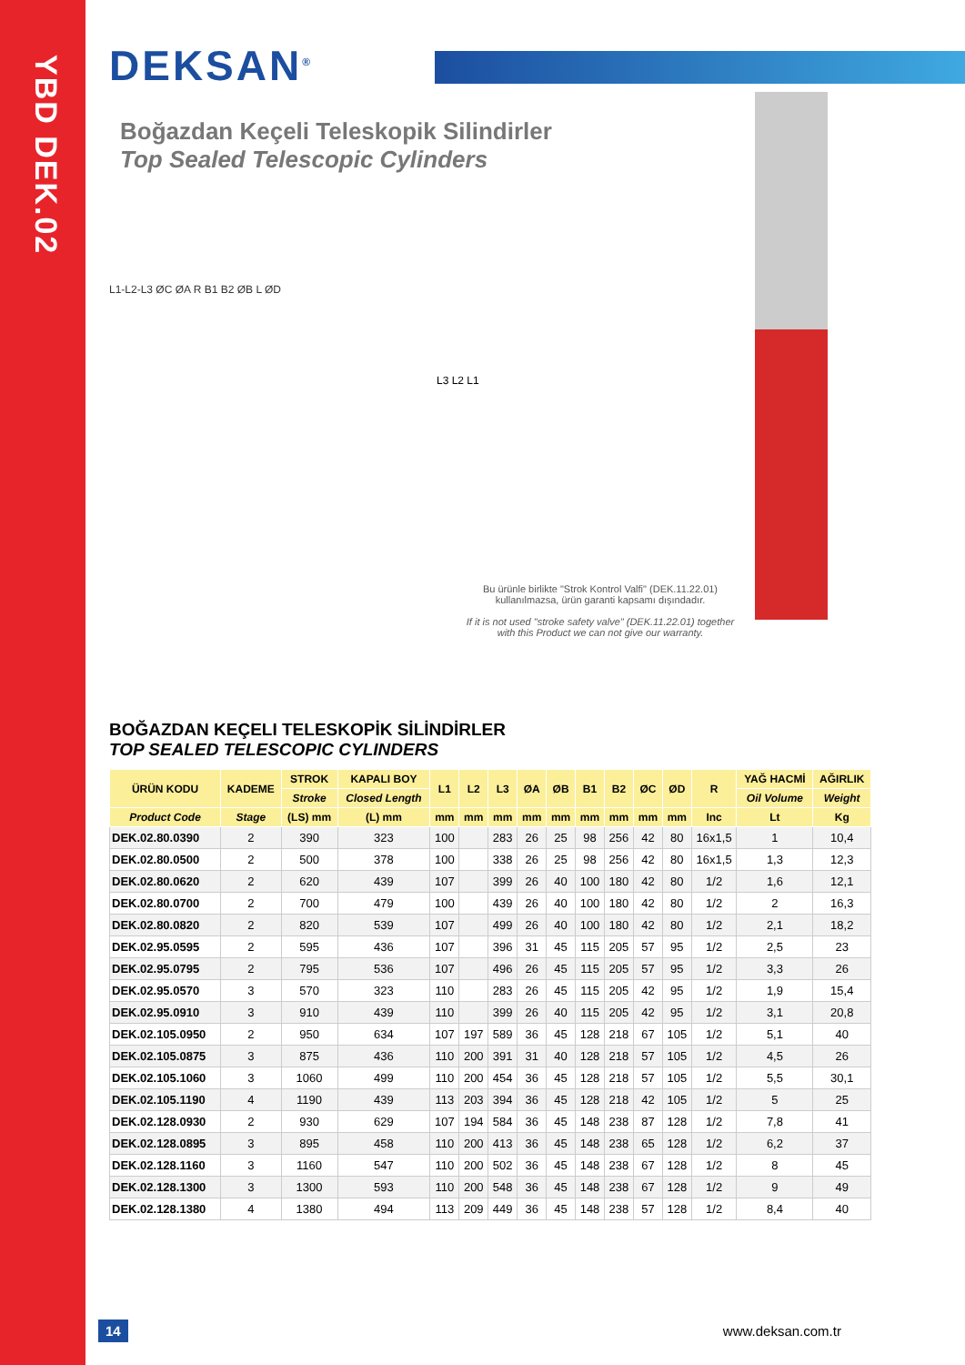YBD DEK.02
DEKSAN<sup>®</sup>
Boğazdan Keçeli Teleskopik Silindirler
Top Sealed Telescopic Cylinders
L1-L2-L3 ØC ØA R B1 B2 ØB L ØD
L3 L2 L1
Bu ürünle birlikte "Strok Kontrol Valfi" (DEK.11.22.01) kullanılmazsa, ürün garanti kapsamı dışındadır.
If it is not used "stroke safety valve" (DEK.11.22.01) together with this Product we can not give our warranty.
BOĞAZDAN KEÇELI TELESKOPİK SİLİNDİRLER
TOP SEALED TELESCOPIC CYLINDERS
| ÜRÜN KODU | KADEME | STROK | KAPALI BOY | L1 | L2 | L3 | ØA | ØB | B1 | B2 | ØC | ØD | R | YAĞ HACMİ | AĞIRLIK |
| --- | --- | --- | --- | --- | --- | --- | --- | --- | --- | --- | --- | --- | --- | --- | --- |
| | | Stroke | Closed Length | | | | | | | | | | | Oil Volume | Weight |
| Product Code | Stage | (LS) mm | (L) mm | mm | mm | mm | mm | mm | mm | mm | mm | mm | Inc | Lt | Kg |
| DEK.02.80.0390 | 2 | 390 | 323 | 100 | | 283 | 26 | 25 | 98 | 256 | 42 | 80 | 16x1,5 | 1 | 10,4 |
| DEK.02.80.0500 | 2 | 500 | 378 | 100 | | 338 | 26 | 25 | 98 | 256 | 42 | 80 | 16x1,5 | 1,3 | 12,3 |
| DEK.02.80.0620 | 2 | 620 | 439 | 107 | | 399 | 26 | 40 | 100 | 180 | 42 | 80 | 1/2 | 1,6 | 12,1 |
| DEK.02.80.0700 | 2 | 700 | 479 | 100 | | 439 | 26 | 40 | 100 | 180 | 42 | 80 | 1/2 | 2 | 16,3 |
| DEK.02.80.0820 | 2 | 820 | 539 | 107 | | 499 | 26 | 40 | 100 | 180 | 42 | 80 | 1/2 | 2,1 | 18,2 |
| DEK.02.95.0595 | 2 | 595 | 436 | 107 | | 396 | 31 | 45 | 115 | 205 | 57 | 95 | 1/2 | 2,5 | 23 |
| DEK.02.95.0795 | 2 | 795 | 536 | 107 | | 496 | 26 | 45 | 115 | 205 | 57 | 95 | 1/2 | 3,3 | 26 |
| DEK.02.95.0570 | 3 | 570 | 323 | 110 | | 283 | 26 | 45 | 115 | 205 | 42 | 95 | 1/2 | 1,9 | 15,4 |
| DEK.02.95.0910 | 3 | 910 | 439 | 110 | | 399 | 26 | 40 | 115 | 205 | 42 | 95 | 1/2 | 3,1 | 20,8 |
| DEK.02.105.0950 | 2 | 950 | 634 | 107 | 197 | 589 | 36 | 45 | 128 | 218 | 67 | 105 | 1/2 | 5,1 | 40 |
| DEK.02.105.0875 | 3 | 875 | 436 | 110 | 200 | 391 | 31 | 40 | 128 | 218 | 57 | 105 | 1/2 | 4,5 | 26 |
| DEK.02.105.1060 | 3 | 1060 | 499 | 110 | 200 | 454 | 36 | 45 | 128 | 218 | 57 | 105 | 1/2 | 5,5 | 30,1 |
| DEK.02.105.1190 | 4 | 1190 | 439 | 113 | 203 | 394 | 36 | 45 | 128 | 218 | 42 | 105 | 1/2 | 5 | 25 |
| DEK.02.128.0930 | 2 | 930 | 629 | 107 | 194 | 584 | 36 | 45 | 148 | 238 | 87 | 128 | 1/2 | 7,8 | 41 |
| DEK.02.128.0895 | 3 | 895 | 458 | 110 | 200 | 413 | 36 | 45 | 148 | 238 | 65 | 128 | 1/2 | 6,2 | 37 |
| DEK.02.128.1160 | 3 | 1160 | 547 | 110 | 200 | 502 | 36 | 45 | 148 | 238 | 67 | 128 | 1/2 | 8 | 45 |
| DEK.02.128.1300 | 3 | 1300 | 593 | 110 | 200 | 548 | 36 | 45 | 148 | 238 | 67 | 128 | 1/2 | 9 | 49 |
| DEK.02.128.1380 | 4 | 1380 | 494 | 113 | 209 | 449 | 36 | 45 | 148 | 238 | 57 | 128 | 1/2 | 8,4 | 40 |
14 www.deksan.com.tr